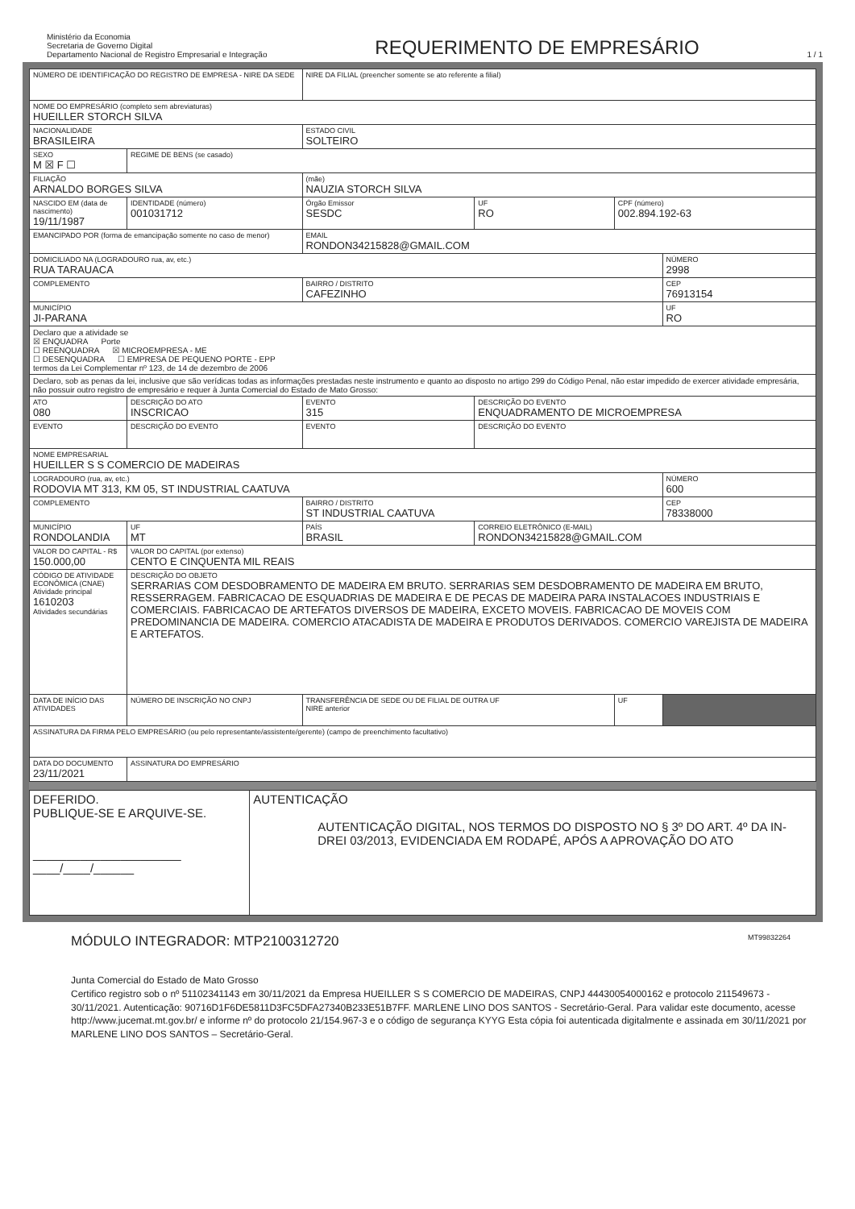Ministério da Economia
Secretaria de Governo Digital
Departamento Nacional de Registro Empresarial e Integração
REQUERIMENTO DE EMPRESÁRIO
1 / 1
| NÚMERO DE IDENTIFICAÇÃO DO REGISTRO DE EMPRESA - NIRE DA SEDE | | | | NIRE DA FILIAL (preencher somente se ato referente a filial) | | | |
| NOME DO EMPRESÁRIO (completo sem abreviaturas) HUEILLER STORCH SILVA | | | | | | | |
| NACIONALIDADE BRASILEIRA | | | | ESTADO CIVIL SOLTEIRO | | | |
| SEXO M ☒ F ☐ | | REGIME DE BENS (se casado) | | | | | |
| FILIAÇÃO ARNALDO BORGES SILVA | | | | (mãe) NAUZIA STORCH SILVA | | | |
| NASCIDO EM (data de nascimento) 19/11/1987 | | IDENTIDADE (número) 001031712 | | Órgão Emissor SESDC | UF RO | CPF (número) 002.894.192-63 | |
| EMANCIPADO POR (forma de emancipação somente no caso de menor) | | | | EMAIL RONDON34215828@GMAIL.COM | | | |
| DOMICILIADO NA (LOGRADOURO rua, av, etc.) RUA TARAUACA | | | | | | | NÚMERO 2998 |
| COMPLEMENTO | | | | BAIRRO / DISTRITO CAFEZINHO | | | CEP 76913154 |
| MUNICÍPIO JI-PARANA | | | | | | | UF RO |
| Declaro que a atividade se ☒ ENQUADRA Porte ☐ REENQUADRA ☒ MICROEMPRESA - ME ☐ DESENQUADRA ☐ EMPRESA DE PEQUENO PORTE - EPP termos da Lei Complementar nº 123, de 14 de dezembro de 2006 | | | | | | | |
| Declaro, sob as penas da lei, inclusive que são verídicas todas as informações prestadas neste instrumento e quanto ao disposto no artigo 299 do Código Penal, não estar impedido de exercer atividade empresária, não possuir outro registro de empresário e requer à Junta Comercial do Estado de Mato Grosso: | | | | | | | |
| ATO 080 | DESCRIÇÃO DO ATO INSCRICAO | | | EVENTO 315 | DESCRIÇÃO DO EVENTO ENQUADRAMENTO DE MICROEMPRESA | | |
| EVENTO | DESCRIÇÃO DO EVENTO | | | EVENTO | DESCRIÇÃO DO EVENTO | | |
| NOME EMPRESARIAL HUEILLER S S COMERCIO DE MADEIRAS | | | | | | | |
| LOGRADOURO (rua, av, etc.) RODOVIA MT 313, KM 05, ST INDUSTRIAL CAATUVA | | | | | | | NÚMERO 600 |
| COMPLEMENTO | | | | BAIRRO / DISTRITO ST INDUSTRIAL CAATUVA | | | CEP 78338000 |
| MUNICÍPIO RONDOLANDIA | | | UF MT | PAÍS BRASIL | CORREIO ELETRÔNICO (E-MAIL) RONDON34215828@GMAIL.COM | | |
| VALOR DO CAPITAL - R$ 150.000,00 | | VALOR DO CAPITAL (por extenso) CENTO E CINQUENTA MIL REAIS | | | | | |
| CÓDIGO DE ATIVIDADE ECONÔMICA (CNAE) Atividade principal 1610203 Atividades secundárias | | DESCRIÇÃO DO OBJETO SERRARIAS COM DESDOBRAMENTO DE MADEIRA EM BRUTO. SERRARIAS SEM DESDOBRAMENTO DE MADEIRA EM BRUTO, RESSERRAGEM. FABRICACAO DE ESQUADRIAS DE MADEIRA E DE PECAS DE MADEIRA PARA INSTALACOES INDUSTRIAIS E COMERCIAIS. FABRICACAO DE ARTEFATOS DIVERSOS DE MADEIRA, EXCETO MOVEIS. FABRICACAO DE MOVEIS COM PREDOMINANCIA DE MADEIRA. COMERCIO ATACADISTA DE MADEIRA E PRODUTOS DERIVADOS. COMERCIO VAREJISTA DE MADEIRA E ARTEFATOS. | | | | | |
| DATA DE INÍCIO DAS ATIVIDADES | | NÚMERO DE INSCRIÇÃO NO CNPJ | | TRANSFERÊNCIA DE SEDE OU DE FILIAL DE OUTRA UF NIRE anterior | | UF | |
| ASSINATURA DA FIRMA PELO EMPRESÁRIO (ou pelo representante/assistente/gerente) (campo de preenchimento facultativo) | | | | | | | |
| DATA DO DOCUMENTO 23/11/2021 | | ASSINATURA DO EMPRESÁRIO | | | | | |
| DEFERIDO. PUBLIQUE-SE E ARQUIVE-SE. ______________________ ____/____/______ | AUTENTICAÇÃO AUTENTICAÇÃO DIGITAL, NOS TERMOS DO DISPOSTO NO § 3º DO ART. 4º DA IN-DREI 03/2013, EVIDENCIADA EM RODAPÉ, APÓS A APROVAÇÃO DO ATO |
MÓDULO INTEGRADOR: MTP2100312720 MT99832264
Junta Comercial do Estado de Mato Grosso
Certifico registro sob o nº 51102341143 em 30/11/2021 da Empresa HUEILLER S S COMERCIO DE MADEIRAS, CNPJ 44430054000162 e protocolo 211549673 - 30/11/2021. Autenticação: 90716D1F6DE5811D3FC5DFA27340B233E51B7FF. MARLENE LINO DOS SANTOS - Secretário-Geral. Para validar este documento, acesse http://www.jucemat.mt.gov.br/ e informe nº do protocolo 21/154.967-3 e o código de segurança KYYG Esta cópia foi autenticada digitalmente e assinada em 30/11/2021 por MARLENE LINO DOS SANTOS – Secretário-Geral.